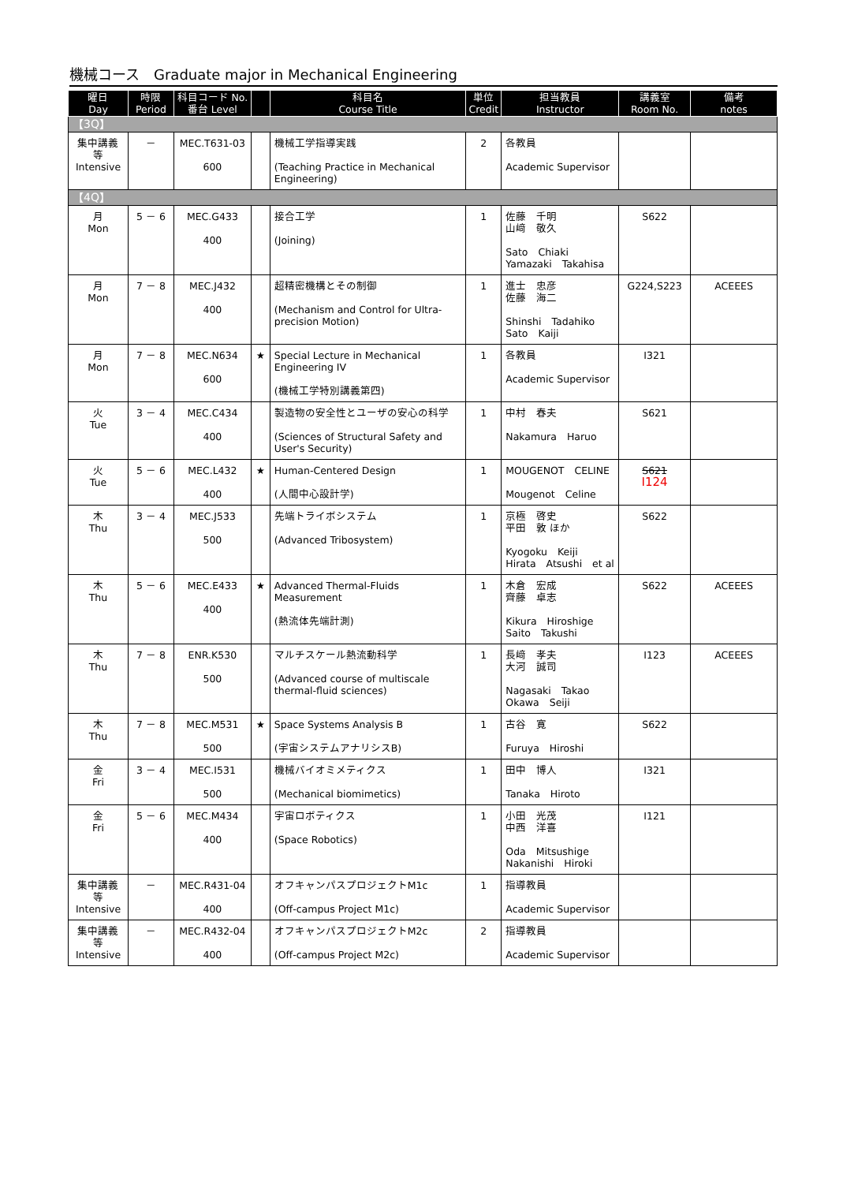機械コース　Graduate major in Mechanical Engineering
| 曜日 Day | 時限 Period | 科目コード No. 番台 Level | | 科目名 Course Title | 単位 Credit | 担当教員 Instructor | 講義室 Room No. | 備考 notes |
| --- | --- | --- | --- | --- | --- | --- | --- | --- |
| 【3Q】 | | | | | | | | |
| 集中講義等 Intensive | － | MEC.T631-03 600 | | 機械工学指導実践 (Teaching Practice in Mechanical Engineering) | 2 | 各教員 Academic Supervisor | | |
| 【4Q】 | | | | | | | | |
| 月 Mon | 5 － 6 | MEC.G433 400 | | 接合工学 (Joining) | 1 | 佐藤 千明 山﨑 敬久 Sato Chiaki Yamazaki Takahisa | S622 | |
| 月 Mon | 7 － 8 | MEC.J432 400 | | 超精密機構とその制御 (Mechanism and Control for Ultra-precision Motion) | 1 | 進士 忠彦 佐藤 海二 Shinshi Tadahiko Sato Kaiji | G224,S223 | ACEEES |
| 月 Mon | 7 － 8 | MEC.N634 600 | ★ | Special Lecture in Mechanical Engineering IV (機械工学特別講義第四) | 1 | 各教員 Academic Supervisor | I321 | |
| 火 Tue | 3 － 4 | MEC.C434 400 | | 製造物の安全性とユーザの安心の科学 (Sciences of Structural Safety and User's Security) | 1 | 中村 春夫 Nakamura Haruo | S621 | |
| 火 Tue | 5 － 6 | MEC.L432 400 | ★ | Human-Centered Design (人間中心設計学) | 1 | MOUGENOT CELINE Mougenot Celine | S621 I124 | |
| 木 Thu | 3 － 4 | MEC.J533 500 | | 先端トライボシステム (Advanced Tribosystem) | 1 | 京極 啓史 平田 敦 ほか Kyogoku Keiji Hirata Atsushi et al | S622 | |
| 木 Thu | 5 － 6 | MEC.E433 400 | ★ | Advanced Thermal-Fluids Measurement (熱流体先端計測) | 1 | 木倉 宏成 齊藤 卓志 Kikura Hiroshige Saito Takushi | S622 | ACEEES |
| 木 Thu | 7 － 8 | ENR.K530 500 | | マルチスケール熱流動科学 (Advanced course of multiscale thermal-fluid sciences) | 1 | 長﨑 孝夫 大河 誠司 Nagasaki Takao Okawa Seiji | I123 | ACEEES |
| 木 Thu | 7 － 8 | MEC.M531 500 | ★ | Space Systems Analysis B (宇宙システムアナリシスB) | 1 | 古谷 寛 Furuya Hiroshi | S622 | |
| 金 Fri | 3 － 4 | MEC.I531 500 | | 機械バイオミメティクス (Mechanical biomimetics) | 1 | 田中 博人 Tanaka Hiroto | I321 | |
| 金 Fri | 5 － 6 | MEC.M434 400 | | 宇宙ロボティクス (Space Robotics) | 1 | 小田 光茂 中西 洋喜 Oda Mitsushige Nakanishi Hiroki | I121 | |
| 集中講義等 Intensive | － | MEC.R431-04 400 | | オフキャンパスプロジェクトM1c (Off-campus Project M1c) | 1 | 指導教員 Academic Supervisor | | |
| 集中講義等 Intensive | － | MEC.R432-04 400 | | オフキャンパスプロジェクトM2c (Off-campus Project M2c) | 2 | 指導教員 Academic Supervisor | | |